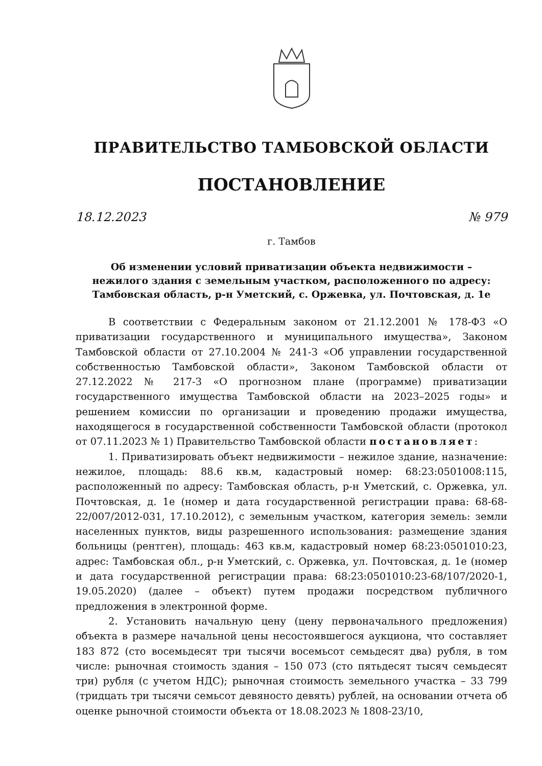ПРАВИТЕЛЬСТВО ТАМБОВСКОЙ ОБЛАСТИ
ПОСТАНОВЛЕНИЕ
18.12.2023 № 979
г. Тамбов
Об изменении условий приватизации объекта недвижимости –
нежилого здания с земельным участком, расположенного по адресу:
Тамбовская область, р-н Уметский, с. Оржевка, ул. Почтовская, д. 1е
В соответствии с Федеральным законом от 21.12.2001 № 178-ФЗ «О приватизации государственного и муниципального имущества», Законом Тамбовской области от 27.10.2004 № 241-З «Об управлении государственной собственностью Тамбовской области», Законом Тамбовской области от 27.12.2022 № 217-З «О прогнозном плане (программе) приватизации государственного имущества Тамбовской области на 2023–2025 годы» и решением комиссии по организации и проведению продажи имущества, находящегося в государственной собственности Тамбовской области (протокол от 07.11.2023 № 1) Правительство Тамбовской области постановляет:
1. Приватизировать объект недвижимости – нежилое здание, назначение: нежилое, площадь: 88.6 кв.м, кадастровый номер: 68:23:0501008:115, расположенный по адресу: Тамбовская область, р-н Уметский, с. Оржевка, ул. Почтовская, д. 1е (номер и дата государственной регистрации права: 68-68-22/007/2012-031, 17.10.2012), с земельным участком, категория земель: земли населенных пунктов, виды разрешенного использования: размещение здания больницы (рентген), площадь: 463 кв.м, кадастровый номер 68:23:0501010:23, адрес: Тамбовская обл., р-н Уметский, с. Оржевка, ул. Почтовская, д. 1е (номер и дата государственной регистрации права: 68:23:0501010:23-68/107/2020-1, 19.05.2020) (далее – объект) путем продажи посредством публичного предложения в электронной форме.
2. Установить начальную цену (цену первоначального предложения) объекта в размере начальной цены несостоявшегося аукциона, что составляет 183 872 (сто восемьдесят три тысячи восемьсот семьдесят два) рубля, в том числе: рыночная стоимость здания – 150 073 (сто пятьдесят тысяч семьдесят три) рубля (с учетом НДС); рыночная стоимость земельного участка – 33 799 (тридцать три тысячи семьсот девяносто девять) рублей, на основании отчета об оценке рыночной стоимости объекта от 18.08.2023 № 1808-23/10,